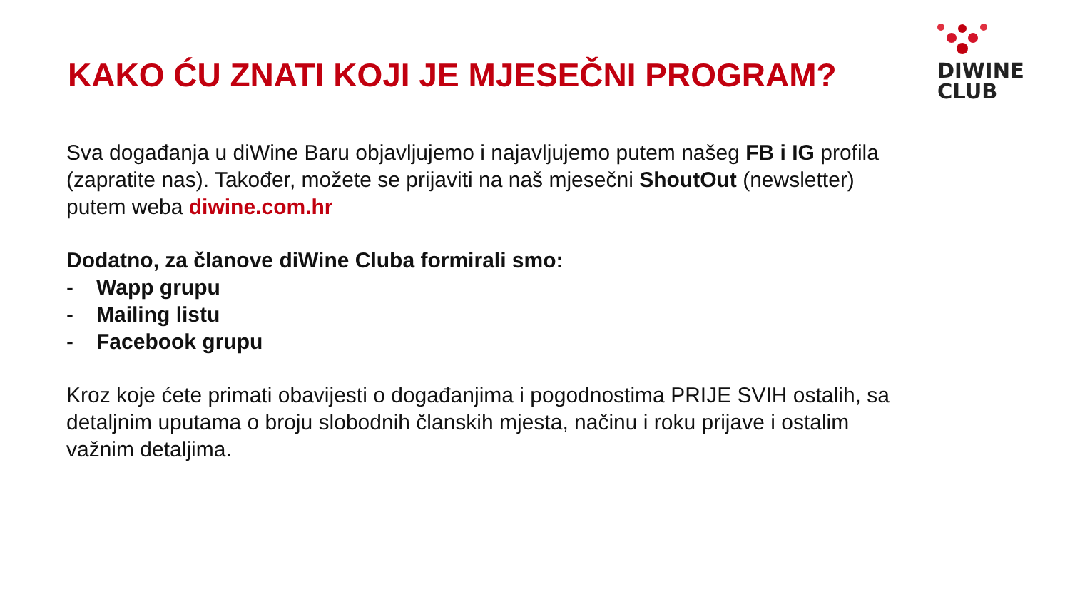DIWINE
CLUB
KAKO ĆU ZNATI KOJI JE MJESEČNI PROGRAM?
Sva događanja u diWine Baru objavljujemo i najavljujemo putem našeg FB i IG profila (zapratite nas). Također, možete se prijaviti na naš mjesečni ShoutOut (newsletter) putem weba diwine.com.hr
Dodatno, za članove diWine Cluba formirali smo:
- Wapp grupu
- Mailing listu
- Facebook grupu
Kroz koje ćete primati obavijesti o događanjima i pogodnostima PRIJE SVIH ostalih, sa detaljnim uputama o broju slobodnih članskih mjesta, načinu i roku prijave i ostalim važnim detaljima.